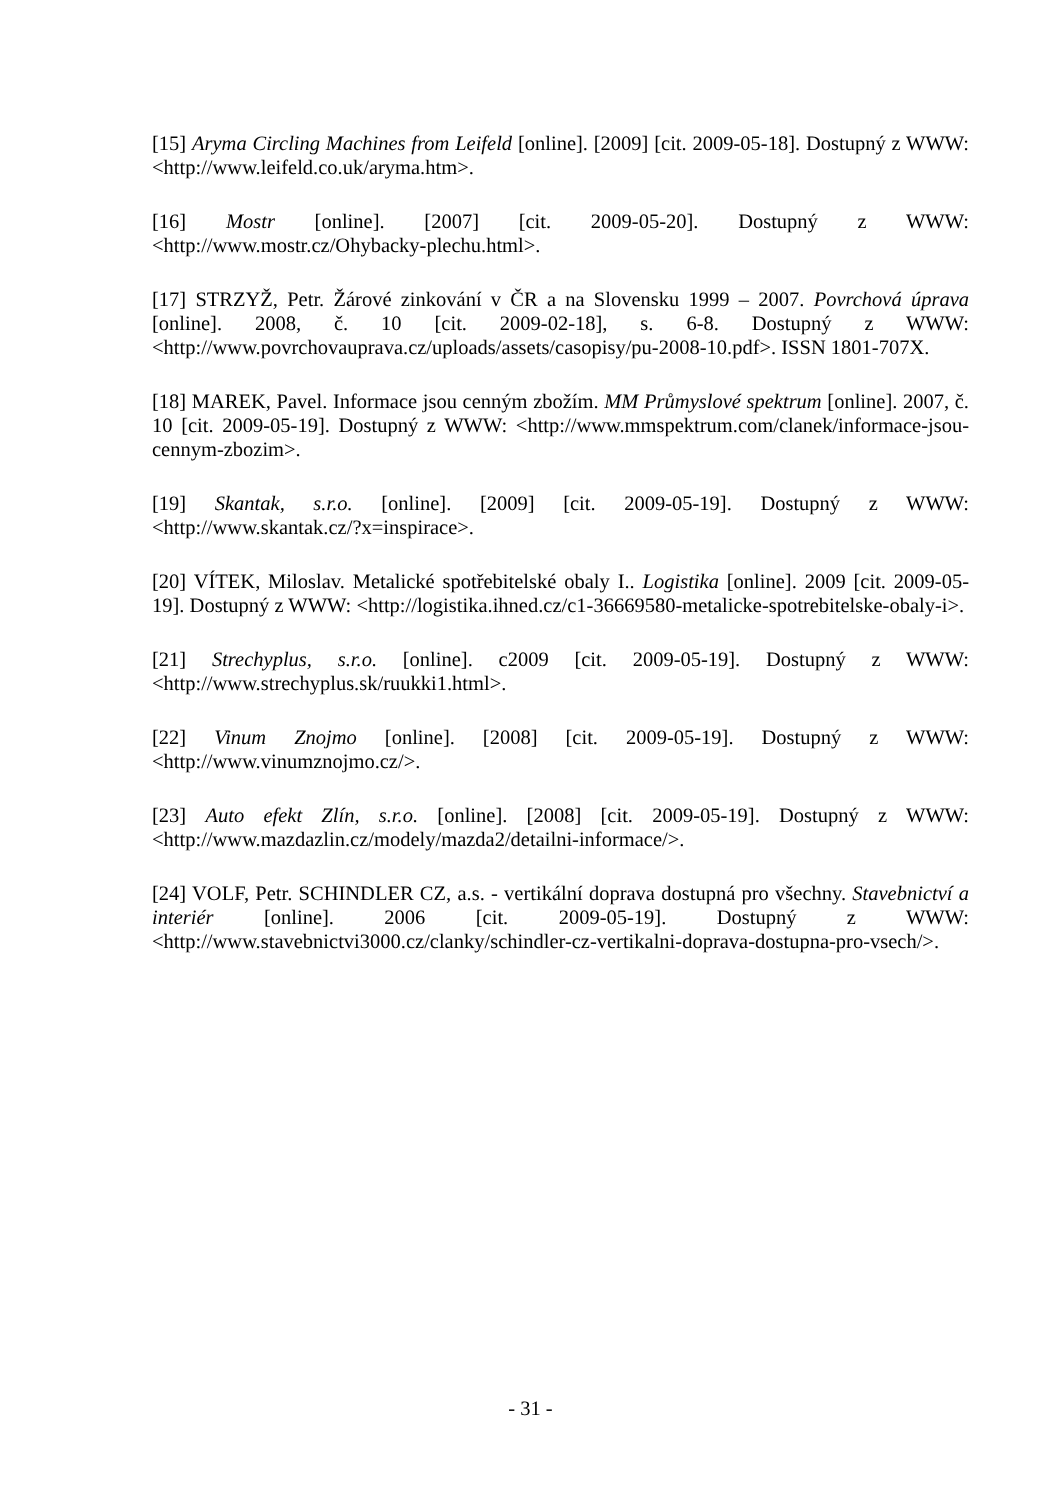[15] Aryma Circling Machines from Leifeld [online]. [2009] [cit. 2009-05-18]. Dostupný z WWW: <http://www.leifeld.co.uk/aryma.htm>.
[16] Mostr [online]. [2007] [cit. 2009-05-20]. Dostupný z WWW: <http://www.mostr.cz/Ohybacky-plechu.html>.
[17] STRZYŽ, Petr. Žárové zinkování v ČR a na Slovensku 1999 – 2007. Povrchová úprava [online]. 2008, č. 10 [cit. 2009-02-18], s. 6-8. Dostupný z WWW: <http://www.povrchovauprava.cz/uploads/assets/casopisy/pu-2008-10.pdf>. ISSN 1801-707X.
[18] MAREK, Pavel. Informace jsou cenným zbožím. MM Průmyslové spektrum [online]. 2007, č. 10 [cit. 2009-05-19]. Dostupný z WWW: <http://www.mmspektrum.com/clanek/informace-jsou-cennym-zbozim>.
[19] Skantak, s.r.o. [online]. [2009] [cit. 2009-05-19]. Dostupný z WWW: <http://www.skantak.cz/?x=inspirace>.
[20] VÍTEK, Miloslav. Metalické spotřebitelské obaly I.. Logistika [online]. 2009 [cit. 2009-05-19]. Dostupný z WWW: <http://logistika.ihned.cz/c1-36669580-metalicke-spotrebitelske-obaly-i>.
[21] Strechyplus, s.r.o. [online]. c2009 [cit. 2009-05-19]. Dostupný z WWW: <http://www.strechyplus.sk/ruukki1.html>.
[22] Vinum Znojmo [online]. [2008] [cit. 2009-05-19]. Dostupný z WWW: <http://www.vinumznojmo.cz/>.
[23] Auto efekt Zlín, s.r.o. [online]. [2008] [cit. 2009-05-19]. Dostupný z WWW: <http://www.mazdazlin.cz/modely/mazda2/detailni-informace/>.
[24] VOLF, Petr. SCHINDLER CZ, a.s. - vertikální doprava dostupná pro všechny. Stavebnictví a interiér [online]. 2006 [cit. 2009-05-19]. Dostupný z WWW: <http://www.stavebnictvi3000.cz/clanky/schindler-cz-vertikalni-doprava-dostupna-pro-vsech/>.
- 31 -